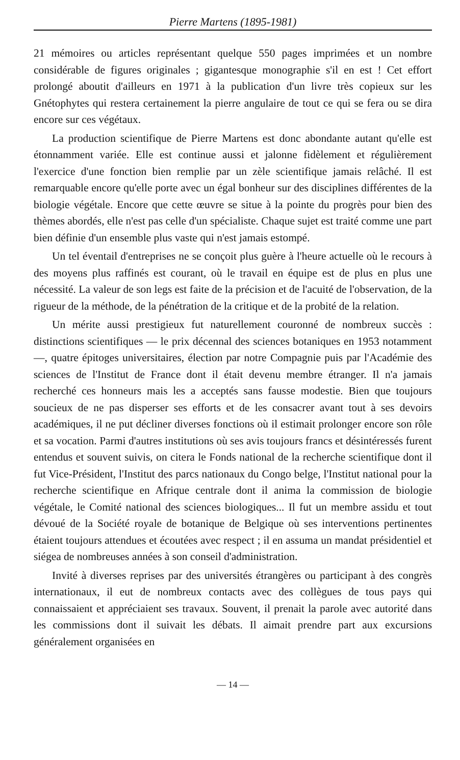Pierre Martens (1895-1981)
21 mémoires ou articles représentant quelque 550 pages imprimées et un nombre considérable de figures originales ; gigantesque monographie s'il en est ! Cet effort prolongé aboutit d'ailleurs en 1971 à la publication d'un livre très copieux sur les Gnétophytes qui restera certainement la pierre angulaire de tout ce qui se fera ou se dira encore sur ces végétaux.
La production scientifique de Pierre Martens est donc abondante autant qu'elle est étonnamment variée. Elle est continue aussi et jalonne fidèlement et régulièrement l'exercice d'une fonction bien remplie par un zèle scientifique jamais relâché. Il est remarquable encore qu'elle porte avec un égal bonheur sur des disciplines différentes de la biologie végétale. Encore que cette œuvre se situe à la pointe du progrès pour bien des thèmes abordés, elle n'est pas celle d'un spécialiste. Chaque sujet est traité comme une part bien définie d'un ensemble plus vaste qui n'est jamais estompé.
Un tel éventail d'entreprises ne se conçoit plus guère à l'heure actuelle où le recours à des moyens plus raffinés est courant, où le travail en équipe est de plus en plus une nécessité. La valeur de son legs est faite de la précision et de l'acuité de l'observation, de la rigueur de la méthode, de la pénétration de la critique et de la probité de la relation.
Un mérite aussi prestigieux fut naturellement couronné de nombreux succès : distinctions scientifiques — le prix décennal des sciences botaniques en 1953 notamment —, quatre épitoges universitaires, élection par notre Compagnie puis par l'Académie des sciences de l'Institut de France dont il était devenu membre étranger. Il n'a jamais recherché ces honneurs mais les a acceptés sans fausse modestie. Bien que toujours soucieux de ne pas disperser ses efforts et de les consacrer avant tout à ses devoirs académiques, il ne put décliner diverses fonctions où il estimait prolonger encore son rôle et sa vocation. Parmi d'autres institutions où ses avis toujours francs et désintéressés furent entendus et souvent suivis, on citera le Fonds national de la recherche scientifique dont il fut Vice-Président, l'Institut des parcs nationaux du Congo belge, l'Institut national pour la recherche scientifique en Afrique centrale dont il anima la commission de biologie végétale, le Comité national des sciences biologiques... Il fut un membre assidu et tout dévoué de la Société royale de botanique de Belgique où ses interventions pertinentes étaient toujours attendues et écoutées avec respect ; il en assuma un mandat présidentiel et siégea de nombreuses années à son conseil d'administration.
Invité à diverses reprises par des universités étrangères ou participant à des congrès internationaux, il eut de nombreux contacts avec des collègues de tous pays qui connaissaient et appréciaient ses travaux. Souvent, il prenait la parole avec autorité dans les commissions dont il suivait les débats. Il aimait prendre part aux excursions généralement organisées en
— 14 —